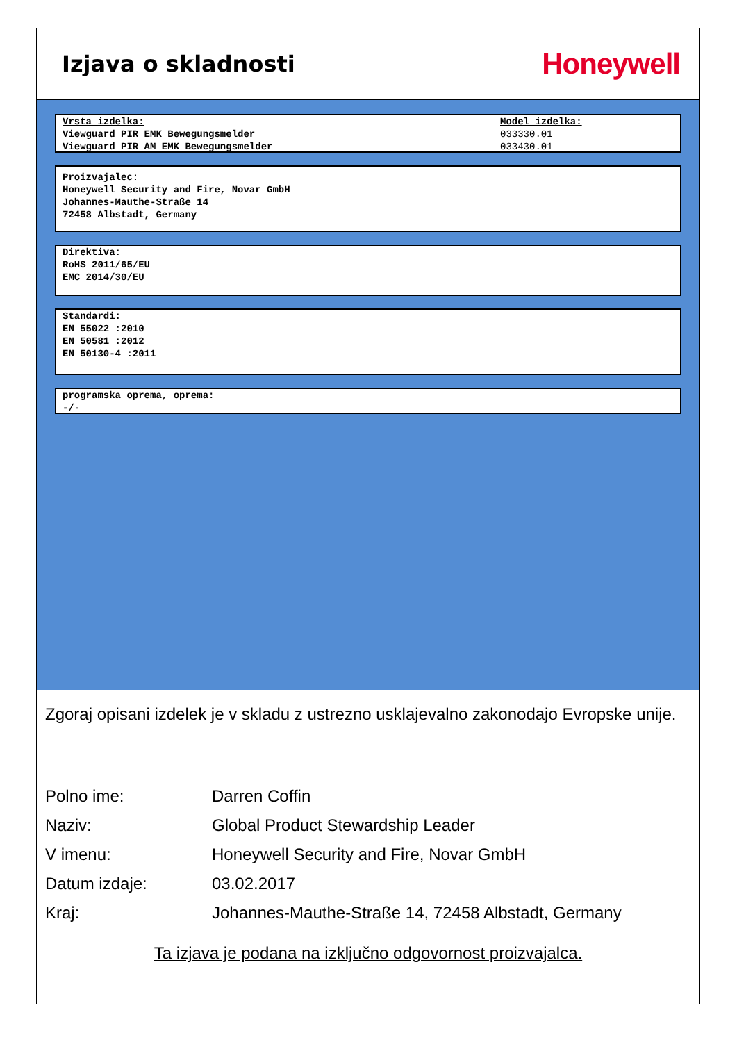Izjava o skladnosti
Honeywell
Vrsta izdelka:
Viewguard PIR EMK Bewegungsmelder
Viewguard PIR AM EMK Bewegungsmelder
Model izdelka:
033330.01
033430.01
Proizvajalec:
Honeywell Security and Fire, Novar GmbH
Johannes-Mauthe-Straße 14
72458 Albstadt, Germany
Direktiva:
RoHS 2011/65/EU
EMC 2014/30/EU
Standardi:
EN 55022 :2010
EN 50581 :2012
EN 50130-4 :2011
programska oprema, oprema:
-/-
Zgoraj opisani izdelek je v skladu z ustrezno usklajevalno zakonodajo Evropske unije.
Polno ime:
Darren Coffin
Naziv:
Global Product Stewardship Leader
V imenu:
Honeywell Security and Fire, Novar GmbH
Datum izdaje:
03.02.2017
Kraj:
Johannes-Mauthe-Straße 14, 72458 Albstadt, Germany
Ta izjava je podana na izključno odgovornost proizvajalca.